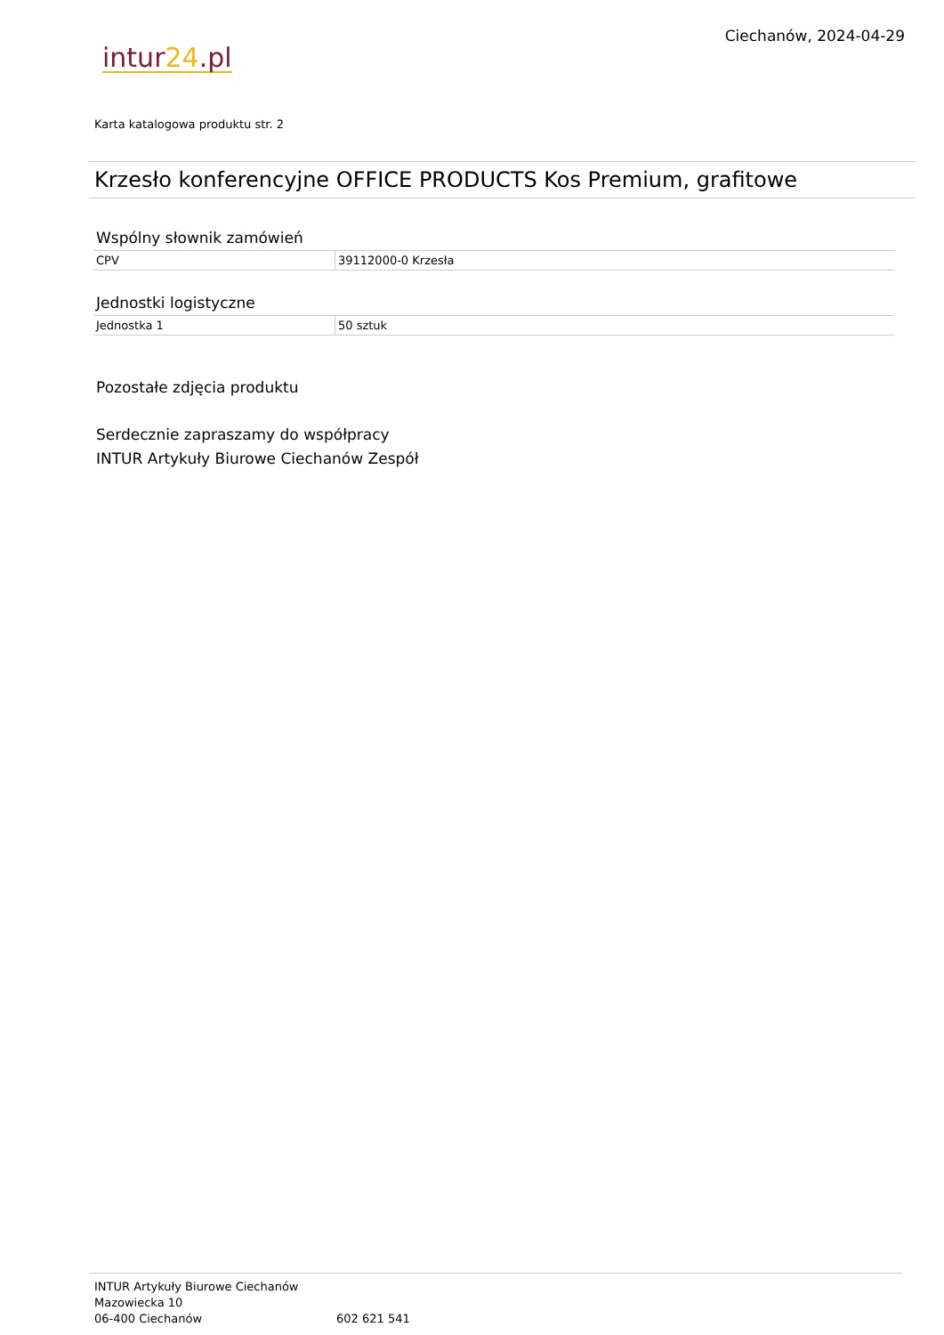intur24.pl
Ciechanów, 2024-04-29
Karta katalogowa produktu str. 2
Krzesło konferencyjne OFFICE PRODUCTS Kos Premium, grafitowe
Wspólny słownik zamówień
| CPV | 39112000-0 Krzesła |
Jednostki logistyczne
| Jednostka 1 | 50 sztuk |
Pozostałe zdjęcia produktu
Serdecznie zapraszamy do współpracy
INTUR Artykuły Biurowe Ciechanów Zespół
INTUR Artykuły Biurowe Ciechanów
Mazowiecka 10
06-400 Ciechanów
602 621 541